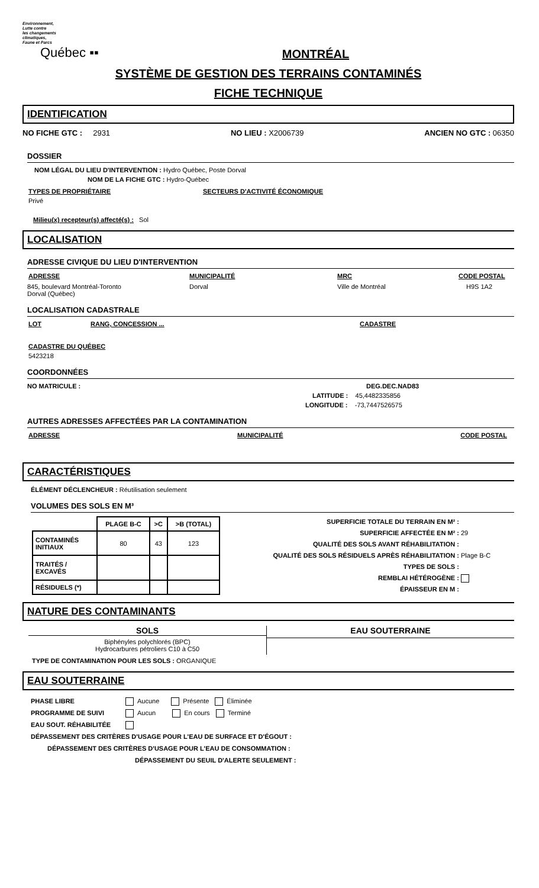Environnement,
Lutte contre
les changements
climatiques,
Faune et Parcs
Québec ▪▪
MONTRÉAL
SYSTÈME DE GESTION DES TERRAINS CONTAMINÉS
FICHE TECHNIQUE
IDENTIFICATION
NO FICHE GTC : 2931 NO LIEU : X2006739 ANCIEN NO GTC : 06350
DOSSIER
NOM LÉGAL DU LIEU D'INTERVENTION : Hydro Québec, Poste Dorval
NOM DE LA FICHE GTC : Hydro-Québec
TYPES DE PROPRIÉTAIRE SECTEURS D'ACTIVITÉ ÉCONOMIQUE
Privé
Milieu(x) recepteur(s) affecté(s) : Sol
LOCALISATION
ADRESSE CIVIQUE DU LIEU D'INTERVENTION
ADRESSE MUNICIPALITÉ MRC CODE POSTAL
845, boulevard Montréal-Toronto
Dorval (Québec) Dorval Ville de Montréal H9S 1A2
LOCALISATION CADASTRALE
LOT RANG, CONCESSION ... CADASTRE
CADASTRE DU QUÉBEC
5423218
COORDONNÉES
NO MATRICULE : DEG.DEC.NAD83
LATITUDE : 45,4482335856
LONGITUDE : -73,7447526575
AUTRES ADRESSES AFFECTÉES PAR LA CONTAMINATION
ADRESSE MUNICIPALITÉ CODE POSTAL
CARACTÉRISTIQUES
ÉLÉMENT DÉCLENCHEUR : Réutilisation seulement
VOLUMES DES SOLS EN M³
| | PLAGE B-C | >C | >B (TOTAL) |
| --- | --- | --- | --- |
| CONTAMINÉS INITIAUX | 80 | 43 | 123 |
| TRAITÉS / EXCAVÉS | | | |
| RÉSIDUELS (*) | | | |
SUPERFICIE TOTALE DU TERRAIN EN M² :
SUPERFICIE AFFECTÉE EN M² : 29
QUALITÉ DES SOLS AVANT RÉHABILITATION :
QUALITÉ DES SOLS RÉSIDUELS APRÈS RÉHABILITATION : Plage B-C
TYPES DE SOLS :
REMBLAI HÉTÉROGÈNE :
ÉPAISSEUR EN M :
NATURE DES CONTAMINANTS
SOLS
Biphényles polychlorés (BPC)
Hydrocarbures pétroliers C10 à C50
EAU SOUTERRAINE
TYPE DE CONTAMINATION POUR LES SOLS : ORGANIQUE
EAU SOUTERRAINE
PHASE LIBRE Aucune Présente Éliminée
PROGRAMME DE SUIVI Aucun En cours Terminé
EAU SOUT. RÉHABILITÉE
DÉPASSEMENT DES CRITÈRES D'USAGE POUR L'EAU DE SURFACE ET D'ÉGOUT :
DÉPASSEMENT DES CRITÈRES D'USAGE POUR L'EAU DE CONSOMMATION :
DÉPASSEMENT DU SEUIL D'ALERTE SEULEMENT :